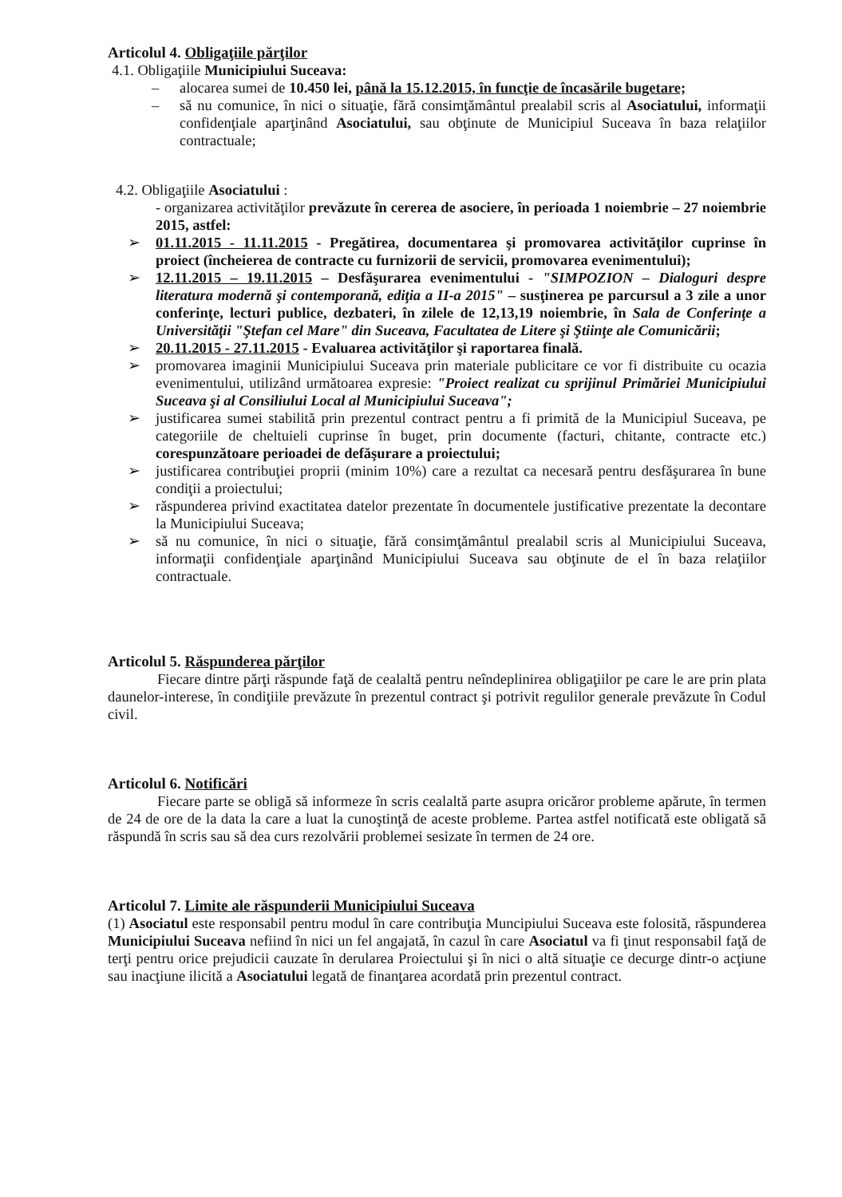Articolul 4. Obligaţiile părţilor
4.1. Obligaţiile Municipiului Suceava:
– alocarea sumei de 10.450 lei, până la 15.12.2015, în funcţie de încasările bugetare;
– să nu comunice, în nici o situaţie, fără consimţământul prealabil scris al Asociatului, informaţii confidenţiale aparţinând Asociatului, sau obţinute de Municipiul Suceava în baza relaţiilor contractuale;
4.2. Obligaţiile Asociatului :
- organizarea activităţilor prevăzute în cererea de asociere, în perioada 1 noiembrie – 27 noiembrie 2015, astfel:
➢ 01.11.2015 - 11.11.2015 - Pregătirea, documentarea şi promovarea activităţilor cuprinse în proiect (încheierea de contracte cu furnizorii de servicii, promovarea evenimentului);
➢ 12.11.2015 – 19.11.2015 – Desfăşurarea evenimentului - "SIMPOZION – Dialoguri despre literatura modernă şi contemporană, ediţia a II-a 2015" – susţinerea pe parcursul a 3 zile a unor conferinţe, lecturi publice, dezbateri, în zilele de 12,13,19 noiembrie, în Sala de Conferinţe a Universităţii "Ştefan cel Mare" din Suceava, Facultatea de Litere şi Ştiinţe ale Comunicării;
➢ 20.11.2015 - 27.11.2015 - Evaluarea activităţilor şi raportarea finală.
➢ promovarea imaginii Municipiului Suceava prin materiale publicitare ce vor fi distribuite cu ocazia evenimentului, utilizând următoarea expresie: "Proiect realizat cu sprijinul Primăriei Municipiului Suceava şi al Consiliului Local al Municipiului Suceava";
➢ justificarea sumei stabilită prin prezentul contract pentru a fi primită de la Municipiul Suceava, pe categoriile de cheltuieli cuprinse în buget, prin documente (facturi, chitante, contracte etc.) corespunzătoare perioadei de defăşurare a proiectului;
➢ justificarea contribuţiei proprii (minim 10%) care a rezultat ca necesară pentru desfăşurarea în bune condiţii a proiectului;
➢ răspunderea privind exactitatea datelor prezentate în documentele justificative prezentate la decontare la Municipiului Suceava;
➢ să nu comunice, în nici o situaţie, fără consimţământul prealabil scris al Municipiului Suceava, informaţii confidenţiale aparţinând Municipiului Suceava sau obţinute de el în baza relaţiilor contractuale.
Articolul 5. Răspunderea părţilor
Fiecare dintre părţi răspunde faţă de cealaltă pentru neîndeplinirea obligaţiilor pe care le are prin plata daunelor-interese, în condiţiile prevăzute în prezentul contract şi potrivit regulilor generale prevăzute în Codul civil.
Articolul 6. Notificări
Fiecare parte se obligă să informeze în scris cealaltă parte asupra oricăror probleme apărute, în termen de 24 de ore de la data la care a luat la cunoştinţă de aceste probleme. Partea astfel notificată este obligată să răspundă în scris sau să dea curs rezolvării problemei sesizate în termen de 24 ore.
Articolul 7. Limite ale răspunderii Municipiului Suceava
(1) Asociatul este responsabil pentru modul în care contribuţia Muncipiului Suceava este folosită, răspunderea Municipiului Suceava nefiind în nici un fel angajată, în cazul în care Asociatul va fi ţinut responsabil faţă de terţi pentru orice prejudicii cauzate în derularea Proiectului şi în nici o altă situaţie ce decurge dintr-o acţiune sau inacţiune ilicită a Asociatului legată de finanţarea acordată prin prezentul contract.